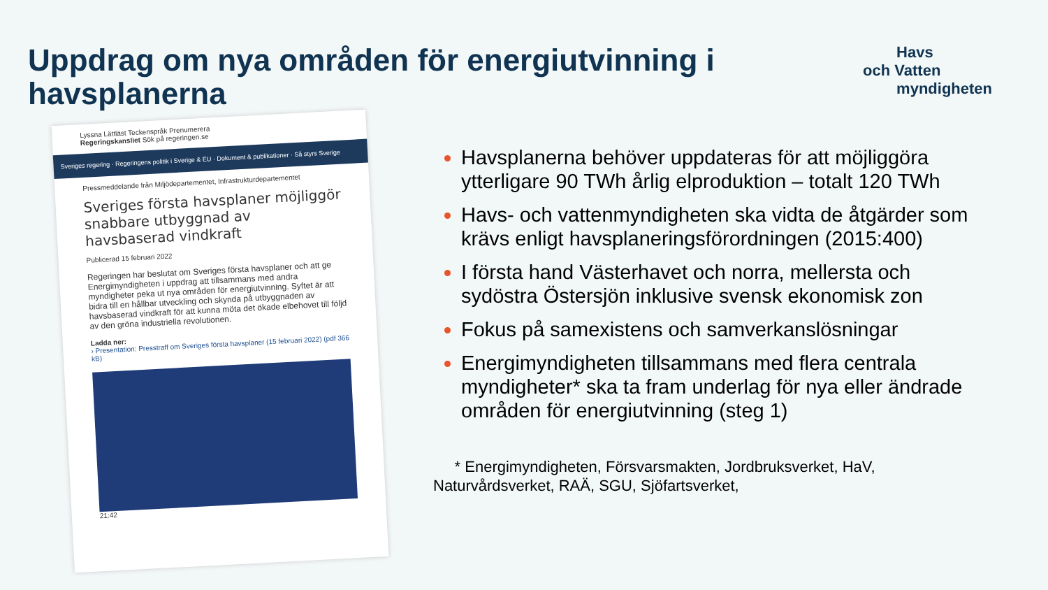Uppdrag om nya områden för energiutvinning i havsplanerna
Havs
och Vatten
myndigheten
Lyssna Lättläst Teckenspråk Prenumerera
Regeringskansliet Sök på regeringen.se
Sveriges regering · Regeringens politik i Sverige & EU · Dokument & publikationer · Så styrs Sverige
Pressmeddelande från Miljödepartementet, Infrastrukturdepartementet
Sveriges första havsplaner möjliggör snabbare utbyggnad av havsbaserad vindkraft
Publicerad 15 februari 2022
Regeringen har beslutat om Sveriges första havsplaner och att ge Energimyndigheten i uppdrag att tillsammans med andra myndigheter peka ut nya områden för energiutvinning. Syftet är att bidra till en hållbar utveckling och skynda på utbyggnaden av havsbaserad vindkraft för att kunna möta det ökade elbehovet till följd av den gröna industriella revolutionen.
Ladda ner:
› Presentation: Presstraff om Sveriges första havsplaner (15 februari 2022) (pdf 366 kB)
21:42
Havsplanerna behöver uppdateras för att möjliggöra ytterligare 90 TWh årlig elproduktion – totalt 120 TWh
Havs- och vattenmyndigheten ska vidta de åtgärder som krävs enligt havsplaneringsförordningen (2015:400)
I första hand Västerhavet och norra, mellersta och sydöstra Östersjön inklusive svensk ekonomisk zon
Fokus på samexistens och samverkanslösningar
Energimyndigheten tillsammans med flera centrala myndigheter* ska ta fram underlag för nya eller ändrade områden för energiutvinning (steg 1)
* Energimyndigheten, Försvarsmakten, Jordbruksverket, HaV, Naturvårdsverket, RAÄ, SGU, Sjöfartsverket,